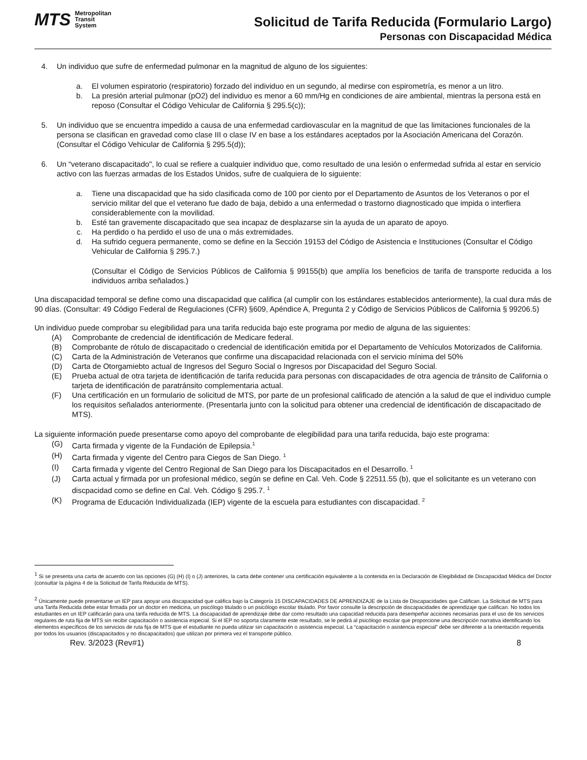MTS
Metropolitan
Transit
System
Solicitud de Tarifa Reducida (Formulario Largo)
Personas con Discapacidad Médica
4. Un individuo que sufre de enfermedad pulmonar en la magnitud de alguno de los siguientes:
a. El volumen espiratorio (respiratorio) forzado del individuo en un segundo, al medirse con espirometría, es menor a un litro.
b. La presión arterial pulmonar (pO2) del individuo es menor a 60 mm/Hg en condiciones de aire ambiental, mientras la persona está en reposo (Consultar el Código Vehicular de California § 295.5(c));
5. Un individuo que se encuentra impedido a causa de una enfermedad cardiovascular en la magnitud de que las limitaciones funcionales de la persona se clasifican en gravedad como clase III o clase IV en base a los estándares aceptados por la Asociación Americana del Corazón. (Consultar el Código Vehicular de California § 295.5(d));
6. Un “veterano discapacitado", lo cual se refiere a cualquier individuo que, como resultado de una lesión o enfermedad sufrida al estar en servicio activo con las fuerzas armadas de los Estados Unidos, sufre de cualquiera de lo siguiente:
a. Tiene una discapacidad que ha sido clasificada como de 100 por ciento por el Departamento de Asuntos de los Veteranos o por el servicio militar del que el veterano fue dado de baja, debido a una enfermedad o trastorno diagnosticado que impida o interfiera considerablemente con la movilidad.
b. Esté tan gravemente discapacitado que sea incapaz de desplazarse sin la ayuda de un aparato de apoyo.
c. Ha perdido o ha perdido el uso de una o más extremidades.
d. Ha sufrido ceguera permanente, como se define en la Sección 19153 del Código de Asistencia e Instituciones (Consultar el Código Vehicular de California § 295.7.)
(Consultar el Código de Servicios Públicos de California § 99155(b) que amplía los beneficios de tarifa de transporte reducida a los individuos arriba señalados.)
Una discapacidad temporal se define como una discapacidad que califica (al cumplir con los estándares establecidos anteriormente), la cual dura más de 90 días. (Consultar: 49 Código Federal de Regulaciones (CFR) §609, Apéndice A, Pregunta 2 y Código de Servicios Públicos de California § 99206.5)
Un individuo puede comprobar su elegibilidad para una tarifa reducida bajo este programa por medio de alguna de las siguientes:
(A) Comprobante de credencial de identificación de Medicare federal.
(B) Comprobante de rótulo de discapacitado o credencial de identificación emitida por el Departamento de Vehículos Motorizados de California.
(C) Carta de la Administración de Veteranos que confirme una discapacidad relacionada con el servicio mínima del 50%
(D) Carta de Otorgamiebto actual de Ingresos del Seguro Social o Ingresos por Discapacidad del Seguro Social.
(E) Prueba actual de otra tarjeta de identificación de tarifa reducida para personas con discapacidades de otra agencia de tránsito de California o tarjeta de identificación de paratránsito complementaria actual.
(F) Una certificación en un formulario de solicitud de MTS, por parte de un profesional calificado de atención a la salud de que el individuo cumple los requisitos señalados anteriormente. (Presentarla junto con la solicitud para obtener una credencial de identificación de discapacitado de MTS).
La siguiente información puede presentarse como apoyo del comprobante de elegibilidad para una tarifa reducida, bajo este programa:
(G) Carta firmada y vigente de la Fundación de Epilepsia.<sup>1</sup>
(H) Carta firmada y vigente del Centro para Ciegos de San Diego. <sup>1</sup>
(I) Carta firmada y vigente del Centro Regional de San Diego para los Discapacitados en el Desarrollo. <sup>1</sup>
(J) Carta actual y firmada por un profesional médico, según se define en Cal. Veh. Code § 22511.55 (b), que el solicitante es un veterano con discpacidad como se define en Cal. Veh. Código § 295.7. <sup>1</sup>
(K) Programa de Educación Individualizada (IEP) vigente de la escuela para estudiantes con discapacidad. <sup>2</sup>
<sup>1</sup> Si se presenta una carta de acuerdo con las opciones (G) (H) (I) o (J) anteriores, la carta debe contener una certificación equivalente a la contenida en la Declaración de Elegibilidad de Discapacidad Médica del Doctor (consultar la página 4 de la Solicitud de Tarifa Reducida de MTS).
<sup>2</sup> Únicamente puede presentarse un IEP para apoyar una discapacidad que califica bajo la Categoría 15 DISCAPACIDADES DE APRENDIZAJE de la Lista de Discapacidades que Califican. La Solicitud de MTS para una Tarifa Reducida debe estar firmada por un doctor en medicina, un psicólogo titulado o un psicólogo escolar titulado. Por favor consulte la descripción de discapacidades de aprendizaje que califican. No todos los estudiantes en un IEP calificarán para una tarifa reducida de MTS. La discapacidad de aprendizaje debe dar como resultado una capacidad reducida para desempeñar acciones necesarias para el uso de los servicios regulares de ruta fija de MTS sin recibir capacitación o asistencia especial. Si el IEP no soporta claramente este resultado, se le pedirá al psicólogo escolar que proporcione una descripción narrativa identificando los elementos específicos de los servicios de ruta fija de MTS que el estudiante no pueda utilizar sin capacitación o asistencia especial. La “capacitación o asistencia especial” debe ser diferente a la orientación requerida por todos los usuarios (discapacitados y no discapacitados) que utilizan por primera vez el transporte público.
Rev. 3/2023 (Rev#1) 8